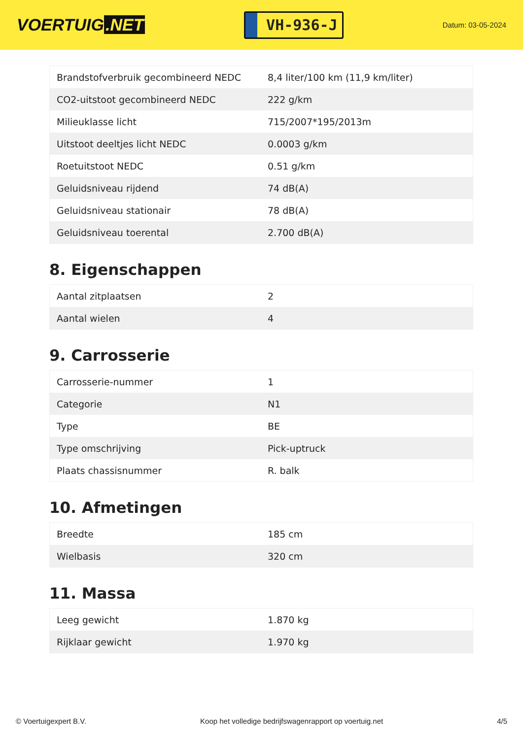VOERTUIG.NET
VH-936-J
Datum: 03-05-2024
| Brandstofverbruik gecombineerd NEDC | 8,4 liter/100 km (11,9 km/liter) |
| CO2-uitstoot gecombineerd NEDC | 222 g/km |
| Milieuklasse licht | 715/2007*195/2013m |
| Uitstoot deeltjes licht NEDC | 0.0003 g/km |
| Roetuitstoot NEDC | 0.51 g/km |
| Geluidsniveau rijdend | 74 dB(A) |
| Geluidsniveau stationair | 78 dB(A) |
| Geluidsniveau toerental | 2.700 dB(A) |
8. Eigenschappen
| Aantal zitplaatsen | 2 |
| Aantal wielen | 4 |
9. Carrosserie
| Carrosserie-nummer | 1 |
| Categorie | N1 |
| Type | BE |
| Type omschrijving | Pick-uptruck |
| Plaats chassisnummer | R. balk |
10. Afmetingen
| Breedte | 185 cm |
| Wielbasis | 320 cm |
11. Massa
| Leeg gewicht | 1.870 kg |
| Rijklaar gewicht | 1.970 kg |
© Voertuigexpert B.V. Koop het volledige bedrijfswagenrapport op voertuig.net 4/5